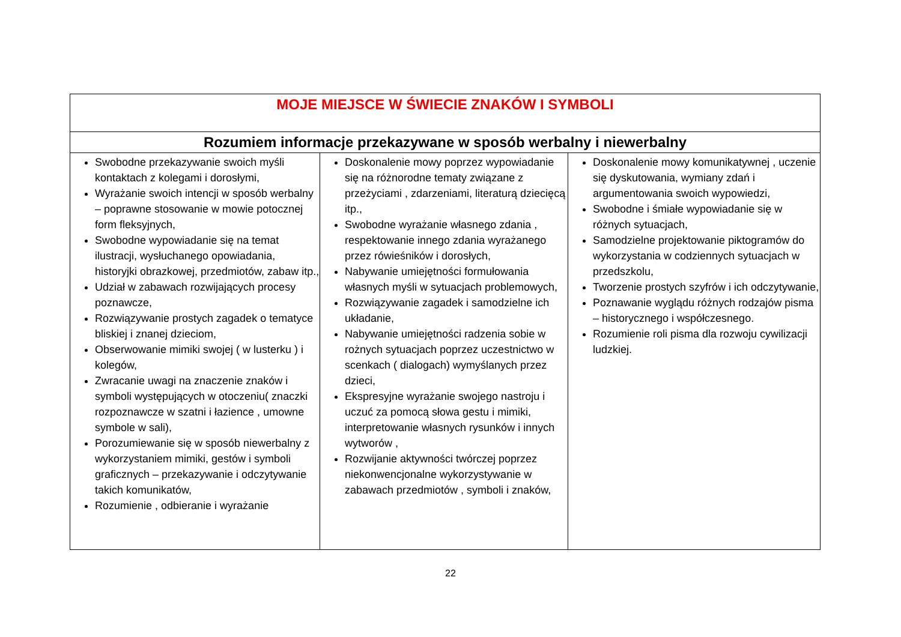| MOJE MIEJSCE W ŚWIECIE ZNAKÓW I SYMBOLI | | |
| Rozumiem informacje przekazywane w sposób werbalny i niewerbalny | | |
| Swobodne przekazywanie swoich myśli kontaktach z kolegami i dorosłymi, Wyrażanie swoich intencji w sposób werbalny – poprawne stosowanie w mowie potocznej form fleksyjnych, Swobodne wypowiadanie się na temat ilustracji, wysłuchanego opowiadania, historyjki obrazkowej, przedmiotów, zabaw itp., Udział w zabawach rozwijających procesy poznawcze, Rozwiązywanie prostych zagadek o tematyce bliskiej i znanej dzieciom, Obserwowanie mimiki swojej ( w lusterku ) i kolegów, Zwracanie uwagi na znaczenie znaków i symboli występujących w otoczeniu( znaczki rozpoznawcze w szatni i łazience , umowne symbole w sali), Porozumiewanie się w sposób niewerbalny z wykorzystaniem mimiki, gestów i symboli graficznych – przekazywanie i odczytywanie takich komunikatów, Rozumienie , odbieranie i wyrażanie | Doskonalenie mowy poprzez wypowiadanie się na różnorodne tematy związane z przeżyciami , zdarzeniami, literaturą dziecięcą itp., Swobodne wyrażanie własnego zdania , respektowanie innego zdania wyrażanego przez rówieśników i dorosłych, Nabywanie umiejętności formułowania własnych myśli w sytuacjach problemowych, Rozwiązywanie zagadek i samodzielne ich układanie, Nabywanie umiejętności radzenia sobie w rożnych sytuacjach poprzez uczestnictwo w scenkach ( dialogach) wymyślanych przez dzieci, Ekspresyjne wyrażanie swojego nastroju i uczuć za pomocą słowa gestu i mimiki, interpretowanie własnych rysunków i innych wytworów , Rozwijanie aktywności twórczej poprzez niekonwencjonalne wykorzystywanie w zabawach przedmiotów , symboli i znaków, | Doskonalenie mowy komunikatywnej , uczenie się dyskutowania, wymiany zdań i argumentowania swoich wypowiedzi, Swobodne i śmiałe wypowiadanie się w różnych sytuacjach, Samodzielne projektowanie piktogramów do wykorzystania w codziennych sytuacjach w przedszkolu, Tworzenie prostych szyfrów i ich odczytywanie, Poznawanie wyglądu różnych rodzajów pisma – historycznego i współczesnego. Rozumienie roli pisma dla rozwoju cywilizacji ludzkiej. |
22